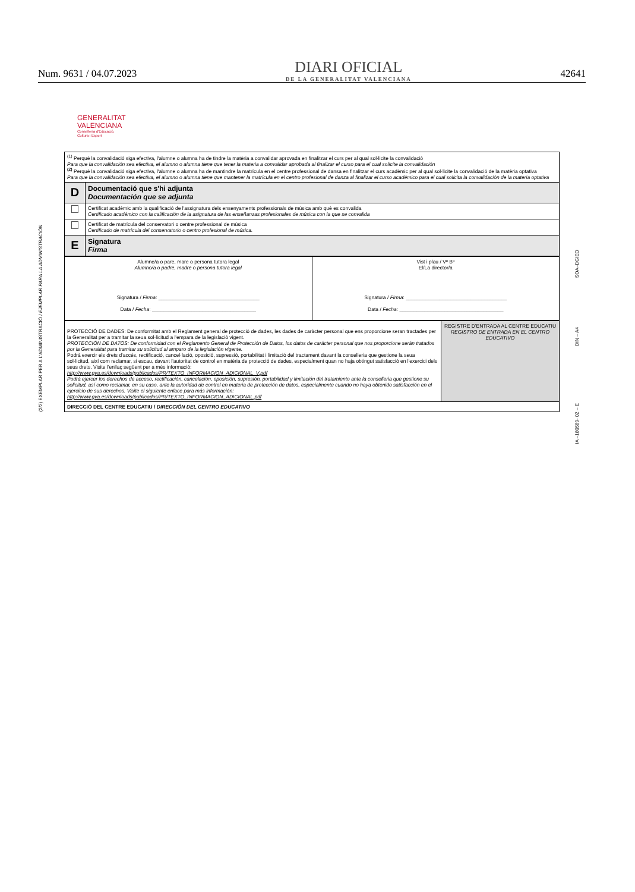Num. 9631 / 04.07.2023
DIARI OFICIAL
DE LA GENERALITAT VALENCIANA
42641
GENERALITAT
VALENCIANA
Conselleria d'Educació,
Cultura i Esport
(2/2) EXEMPLAR PER A L'ADMINISTRACIÓ / EJEMPLAR PARA LA ADMINISTRACIÓN
SOA–DGIEO
DIN – A4
IA –180589- 02 – E
| <sup>(1)</sup> Perquè la convalidació siga efectiva, l'alumne o alumna ha de tindre la matèria a convalidar aprovada en finalitzar el curs per al qual sol·licite la convalidació Para que la convalidación sea efectiva, el alumno o alumna tiene que tener la materia a convalidar aprobada al finalizar el curso para el cual solicite la convalidación <sup>(2)</sup> Perquè la convalidació siga efectiva, l'alumne o alumna ha de mantindre la matrícula en el centre professional de dansa en finalitzar el curs acadèmic per al qual sol·licite la convalidació de la matèria optativa Para que la convalidación sea efectiva, el alumno o alumna tiene que mantener la matrícula en el centro profesional de danza al finalizar el curso académico para el cual solicita la convalidación de la materia optativa | |
| D | Documentació que s'hi adjunta Documentación que se adjunta |
| | Certificat acadèmic amb la qualificació de l'assignatura dels ensenyaments professionals de música amb què es convalida Certificado académico con la calificación de la asignatura de las enseñanzas profesionales de música con la que se convalida |
| | Certificat de matrícula del conservatori o centre professional de música Certificado de matrícula del conservatorio o centro profesional de música. |
| E | Signatura Firma |
| Alumne/a o pare, mare o persona tutora legal Alumno/a o padre, madre o persona tutora legal Signatura / Firma : ____________________________________ Data / Fecha : _____________________________________ | Vist i plau / Vº Bº El/La director/a Signatura / Firma : ____________________________________ Data / Fecha : _____________________________________ |
| PROTECCIÓ DE DADES: De conformitat amb el Reglament general de protecció de dades, les dades de caràcter personal que ens proporcione seran tractades per la Generalitat per a tramitar la seua sol·licitud a l'empara de la legislació vigent. PROTECCIÓN DE DATOS: De conformidad con el Reglamento General de Protección de Datos, los datos de carácter personal que nos proporcione serán tratados por la Generalitat para tramitar su solicitud al amparo de la legislación vigente. Podrà exercir els drets d'accés, rectificació, cancel·lació, oposició, supressió, portabilitat i limitació del tractament davant la conselleria que gestione la seua sol·licitud, així com reclamar, si escau, davant l'autoritat de control en matèria de protecció de dades, especialment quan no haja obtingut satisfacció en l'exercici dels seus drets. Visite l'enllaç següent per a més informació: http://www.gva.es/downloads/publicados/PR/TEXTO_INFORMACION_ADICIONAL_V.pdf Podrá ejercer los derechos de acceso, rectificación, cancelación, oposición, supresión, portabilidad y limitación del tratamiento ante la conselleria que gestione su solicitud, así como reclamar, en su caso, ante la autoridad de control en materia de protección de datos, especialmente cuando no haya obtenido satisfacción en el ejercicio de sus derechos. Visite el siguiente enlace para más información: http://www.gva.es/downloads/publicados/PR/TEXTO_INFORMACION_ADICIONAL.pdf | REGISTRE D'ENTRADA AL CENTRE EDUCATIU REGISTRO DE ENTRADA EN EL CENTRO EDUCATIVO |
| DIRECCIÓ DEL CENTRE EDUCATIU / DIRECCIÓN DEL CENTRO EDUCATIVO | |